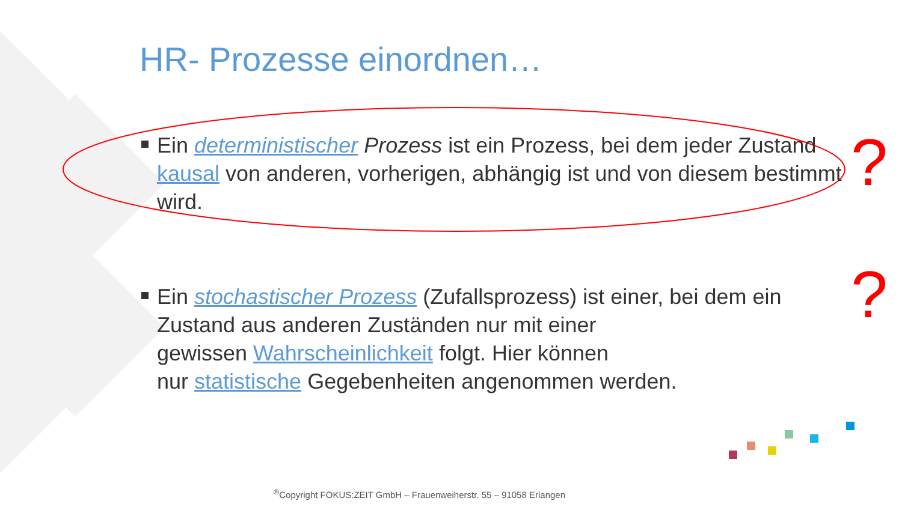HR- Prozesse einordnen…
Ein deterministischer Prozess ist ein Prozess, bei dem jeder Zustand kausal von anderen, vorherigen, abhängig ist und von diesem bestimmt wird.
?
Ein stochastischer Prozess (Zufallsprozess) ist einer, bei dem ein Zustand aus anderen Zuständen nur mit einer
gewissen Wahrscheinlichkeit folgt. Hier können
nur statistische Gegebenheiten angenommen werden.
?
<sup>®</sup>Copyright FOKUS:ZEIT GmbH – Frauenweiherstr. 55 – 91058 Erlangen